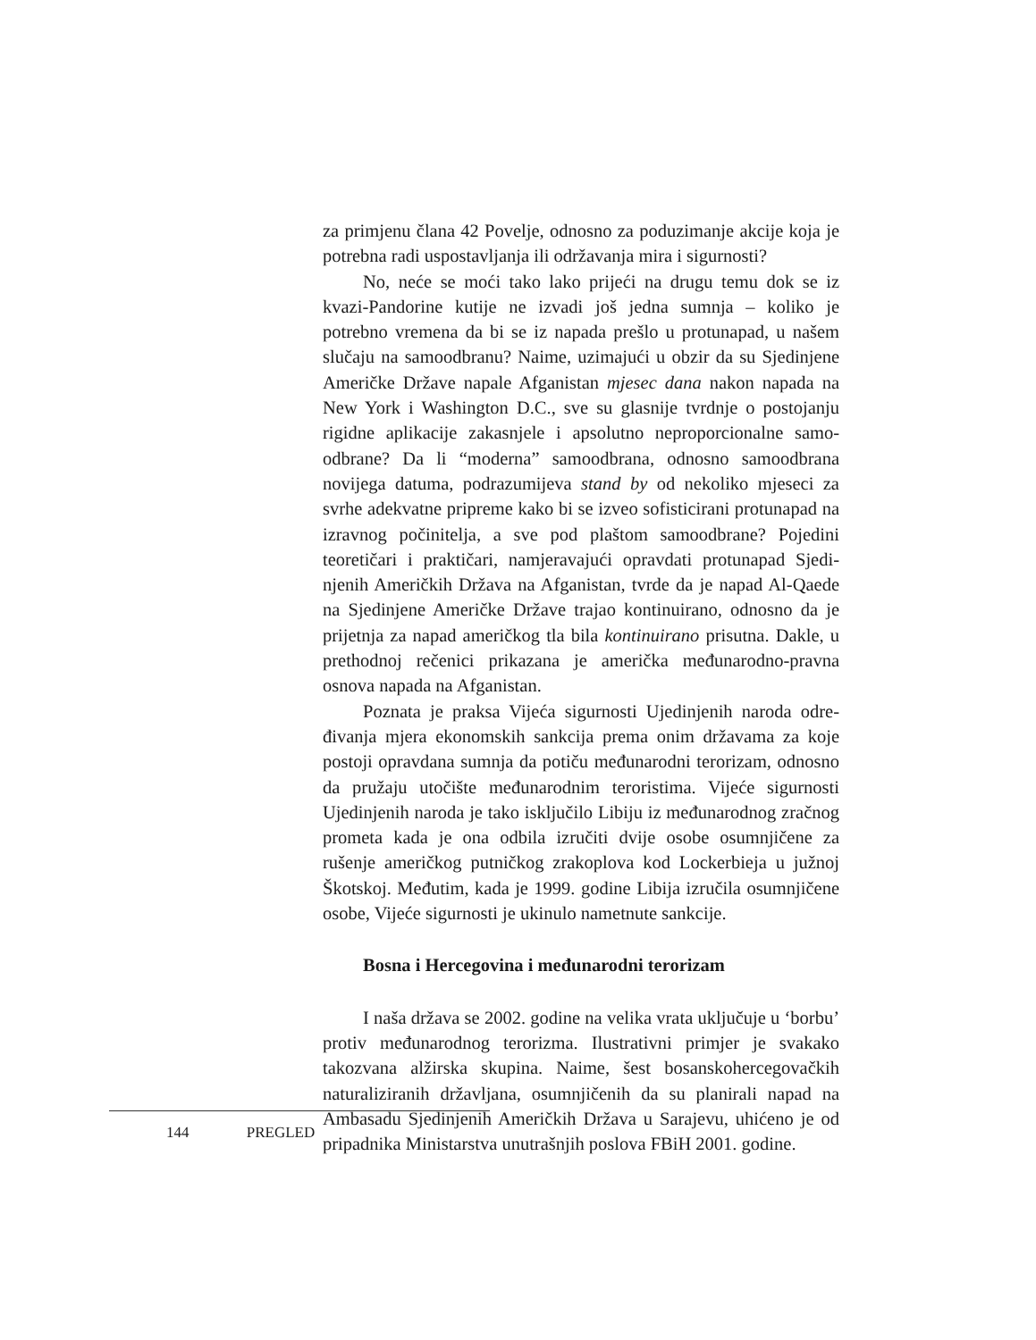za primjenu člana 42 Povelje, odnosno za poduzimanje akcije koja je potrebna radi uspostavljanja ili održavanja mira i sigurnosti?
No, neće se moći tako lako prijeći na drugu temu dok se iz kvazi-Pandorine kutije ne izvadi još jedna sumnja – koliko je potrebno vremena da bi se iz napada prešlo u protunapad, u našem slučaju na samoodbranu? Naime, uzimajući u obzir da su Sjedinjene Američke Države napale Afganistan mjesec dana nakon napada na New York i Washington D.C., sve su glasnije tvrdnje o postojanju rigidne aplikacije zakasnjele i apsolutno neproporcionalne samo-odbrane? Da li “moderna” samoodbrana, odnosno samoodbrana novijega datuma, podrazumijeva stand by od nekoliko mjeseci za svrhe adekvatne pripreme kako bi se izveo sofisticirani protunapad na izravnog počinitelja, a sve pod plaštom samoodbrane? Pojedini teoretičari i praktičari, namjeravajući opravdati protunapad Sjedi-njenih Američkih Država na Afganistan, tvrde da je napad Al-Qaede na Sjedinjene Američke Države trajao kontinuirano, odnosno da je prijetnja za napad američkog tla bila kontinuirano prisutna. Dakle, u prethodnoj rečenici prikazana je američka međunarodno-pravna osnova napada na Afganistan.
Poznata je praksa Vijeća sigurnosti Ujedinjenih naroda odre-đivanja mjera ekonomskih sankcija prema onim državama za koje postoji opravdana sumnja da potiču međunarodni terorizam, odnosno da pružaju utočište međunarodnim teroristima. Vijeće sigurnosti Ujedinjenih naroda je tako isključilo Libiju iz međunarodnog zračnog prometa kada je ona odbila izručiti dvije osobe osumnjičene za rušenje američkog putničkog zrakoplova kod Lockerbieja u južnoj Škotskoj. Međutim, kada je 1999. godine Libija izručila osumnjičene osobe, Vijeće sigurnosti je ukinulo nametnute sankcije.
Bosna i Hercegovina i međunarodni terorizam
I naša država se 2002. godine na velika vrata uključuje u ‘borbu’ protiv međunarodnog terorizma. Ilustrativni primjer je svakako takozvana alžirska skupina. Naime, šest bosanskohercegovačkih naturaliziranih državljana, osumnjičenih da su planirali napad na Ambasadu Sjedinjenih Američkih Država u Sarajevu, uhićeno je od pripadnika Ministarstva unutrašnjih poslova FBiH 2001. godine.
144 PREGLED